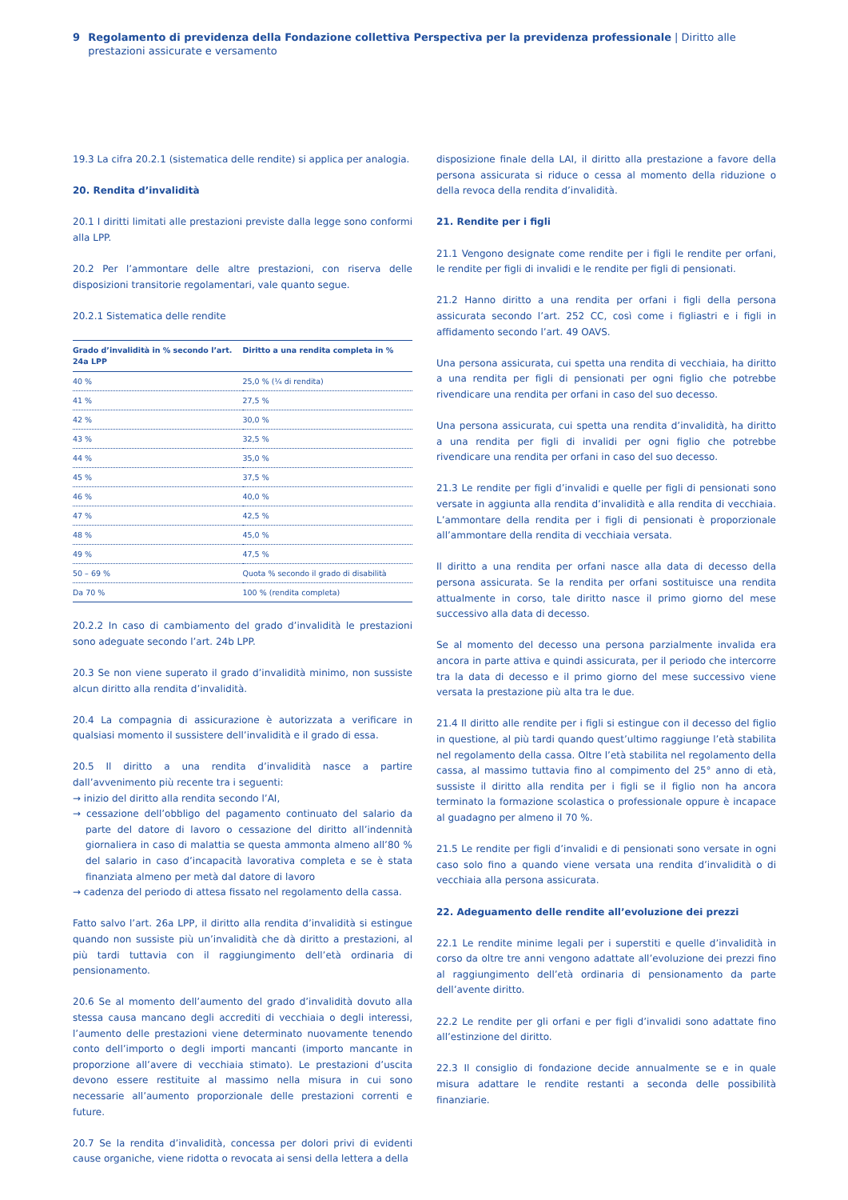9 Regolamento di previdenza della Fondazione collettiva Perspectiva per la previdenza professionale | Diritto alle prestazioni assicurate e versamento
19.3 La cifra 20.2.1 (sistematica delle rendite) si applica per analogia.
20. Rendita d’invalidità
20.1 I diritti limitati alle prestazioni previste dalla legge sono conformi alla LPP.
20.2 Per l’ammontare delle altre prestazioni, con riserva delle disposizioni transitorie regolamentari, vale quanto segue.
20.2.1 Sistematica delle rendite
| Grado d’invalidità in % secondo l’art. 24a LPP | Diritto a una rendita completa in % |
| --- | --- |
| 40 % | 25,0 % (¼ di rendita) |
| 41 % | 27,5 % |
| 42 % | 30,0 % |
| 43 % | 32,5 % |
| 44 % | 35,0 % |
| 45 % | 37,5 % |
| 46 % | 40,0 % |
| 47 % | 42,5 % |
| 48 % | 45,0 % |
| 49 % | 47,5 % |
| 50 – 69 % | Quota % secondo il grado di disabilità |
| Da 70 % | 100 % (rendita completa) |
20.2.2 In caso di cambiamento del grado d’invalidità le prestazioni sono adeguate secondo l’art. 24b LPP.
20.3 Se non viene superato il grado d’invalidità minimo, non sussiste alcun diritto alla rendita d’invalidità.
20.4 La compagnia di assicurazione è autorizzata a verificare in qualsiasi momento il sussistere dell’invalidità e il grado di essa.
20.5 Il diritto a una rendita d’invalidità nasce a partire dall’avvenimento più recente tra i seguenti:
→ inizio del diritto alla rendita secondo l’AI,
→ cessazione dell’obbligo del pagamento continuato del salario da parte del datore di lavoro o cessazione del diritto all’indennità giornaliera in caso di malattia se questa ammonta almeno all’80 % del salario in caso d’incapacità lavorativa completa e se è stata finanziata almeno per metà dal datore di lavoro
→ cadenza del periodo di attesa fissato nel regolamento della cassa.
Fatto salvo l’art. 26a LPP, il diritto alla rendita d’invalidità si estingue quando non sussiste più un’invalidità che dà diritto a prestazioni, al più tardi tuttavia con il raggiungimento dell’età ordinaria di pensionamento.
20.6 Se al momento dell’aumento del grado d’invalidità dovuto alla stessa causa mancano degli accrediti di vecchiaia o degli interessi, l’aumento delle prestazioni viene determinato nuovamente tenendo conto dell’importo o degli importi mancanti (importo mancante in proporzione all’avere di vecchiaia stimato). Le prestazioni d’uscita devono essere restituite al massimo nella misura in cui sono necessarie all’aumento proporzionale delle prestazioni correnti e future.
20.7 Se la rendita d’invalidità, concessa per dolori privi di evidenti cause organiche, viene ridotta o revocata ai sensi della lettera a della
disposizione finale della LAI, il diritto alla prestazione a favore della persona assicurata si riduce o cessa al momento della riduzione o della revoca della rendita d’invalidità.
21. Rendite per i figli
21.1 Vengono designate come rendite per i figli le rendite per orfani, le rendite per figli di invalidi e le rendite per figli di pensionati.
21.2 Hanno diritto a una rendita per orfani i figli della persona assicurata secondo l’art. 252 CC, così come i figliastri e i figli in affidamento secondo l’art. 49 OAVS.
Una persona assicurata, cui spetta una rendita di vecchiaia, ha diritto a una rendita per figli di pensionati per ogni figlio che potrebbe rivendicare una rendita per orfani in caso del suo decesso.
Una persona assicurata, cui spetta una rendita d’invalidità, ha diritto a una rendita per figli di invalidi per ogni figlio che potrebbe rivendicare una rendita per orfani in caso del suo decesso.
21.3 Le rendite per figli d’invalidi e quelle per figli di pensionati sono versate in aggiunta alla rendita d’invalidità e alla rendita di vecchiaia. L’ammontare della rendita per i figli di pensionati è proporzionale all’ammontare della rendita di vecchiaia versata.
Il diritto a una rendita per orfani nasce alla data di decesso della persona assicurata. Se la rendita per orfani sostituisce una rendita attualmente in corso, tale diritto nasce il primo giorno del mese successivo alla data di decesso.
Se al momento del decesso una persona parzialmente invalida era ancora in parte attiva e quindi assicurata, per il periodo che intercorre tra la data di decesso e il primo giorno del mese successivo viene versata la prestazione più alta tra le due.
21.4 Il diritto alle rendite per i figli si estingue con il decesso del figlio in questione, al più tardi quando quest’ultimo raggiunge l’età stabilita nel regolamento della cassa. Oltre l’età stabilita nel regolamento della cassa, al massimo tuttavia fino al compimento del 25° anno di età, sussiste il diritto alla rendita per i figli se il figlio non ha ancora terminato la formazione scolastica o professionale oppure è incapace al guadagno per almeno il 70 %.
21.5 Le rendite per figli d’invalidi e di pensionati sono versate in ogni caso solo fino a quando viene versata una rendita d’invalidità o di vecchiaia alla persona assicurata.
22. Adeguamento delle rendite all’evoluzione dei prezzi
22.1 Le rendite minime legali per i superstiti e quelle d’invalidità in corso da oltre tre anni vengono adattate all’evoluzione dei prezzi fino al raggiungimento dell’età ordinaria di pensionamento da parte dell’avente diritto.
22.2 Le rendite per gli orfani e per figli d’invalidi sono adattate fino all’estinzione del diritto.
22.3 Il consiglio di fondazione decide annualmente se e in quale misura adattare le rendite restanti a seconda delle possibilità finanziarie.